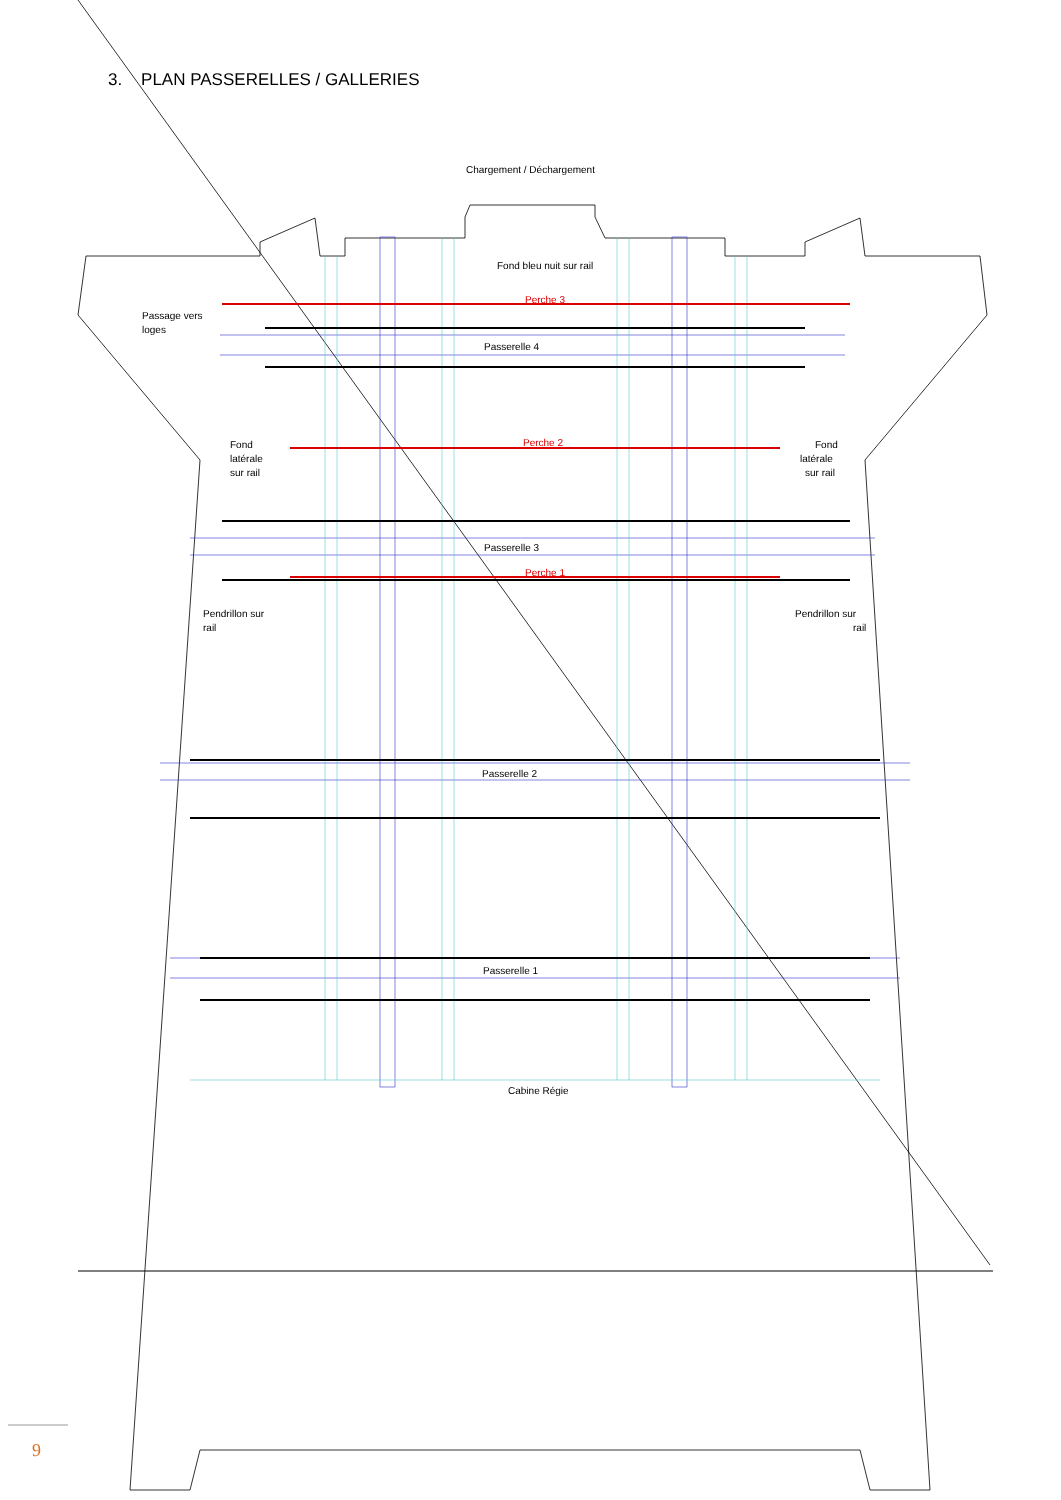3. PLAN PASSERELLES / GALLERIES
Chargement / Déchargement
Fond bleu nuit sur rail
Perche 3
Passage vers
loges
Passerelle 4
Fond
latérale
sur rail
Fond
latérale
sur rail
Perche 2
Passerelle 3
Perche 1
Pendrillon sur
rail
Pendrillon sur
rail
Passerelle 2
Passerelle 1
Cabine Régie
9